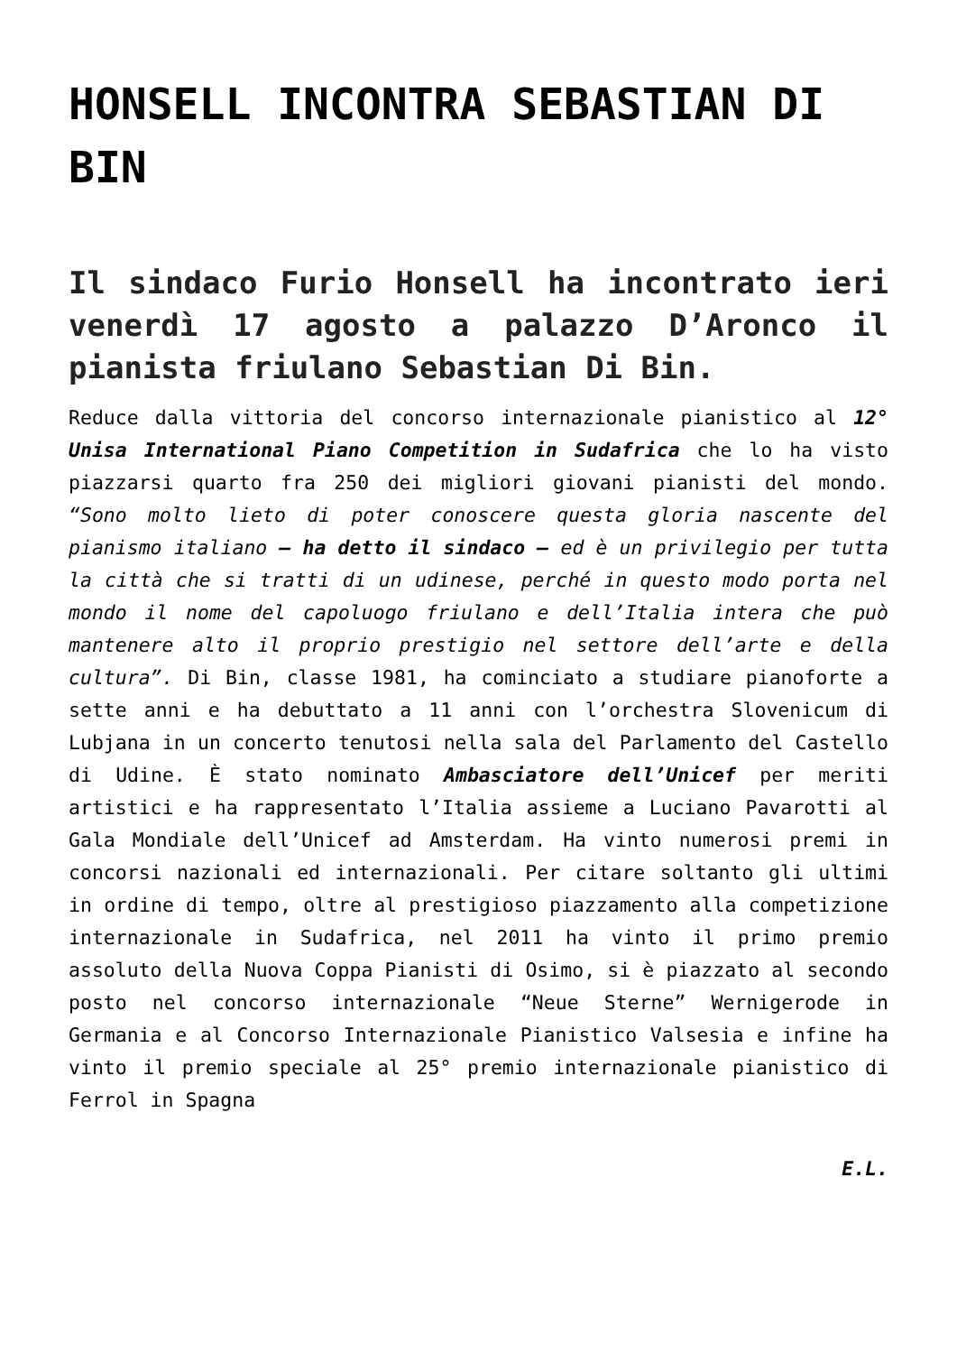HONSELL INCONTRA SEBASTIAN DI BIN
Il sindaco Furio Honsell ha incontrato ieri venerdì 17 agosto a palazzo D’Aronco il pianista friulano Sebastian Di Bin.
Reduce dalla vittoria del concorso internazionale pianistico al 12° Unisa International Piano Competition in Sudafrica che lo ha visto piazzarsi quarto fra 250 dei migliori giovani pianisti del mondo. “Sono molto lieto di poter conoscere questa gloria nascente del pianismo italiano – ha detto il sindaco – ed è un privilegio per tutta la città che si tratti di un udinese, perché in questo modo porta nel mondo il nome del capoluogo friulano e dell’Italia intera che può mantenere alto il proprio prestigio nel settore dell’arte e della cultura”. Di Bin, classe 1981, ha cominciato a studiare pianoforte a sette anni e ha debuttato a 11 anni con l’orchestra Slovenicum di Lubjana in un concerto tenutosi nella sala del Parlamento del Castello di Udine. È stato nominato Ambasciatore dell’Unicef per meriti artistici e ha rappresentato l’Italia assieme a Luciano Pavarotti al Gala Mondiale dell’Unicef ad Amsterdam. Ha vinto numerosi premi in concorsi nazionali ed internazionali. Per citare soltanto gli ultimi in ordine di tempo, oltre al prestigioso piazzamento alla competizione internazionale in Sudafrica, nel 2011 ha vinto il primo premio assoluto della Nuova Coppa Pianisti di Osimo, si è piazzato al secondo posto nel concorso internazionale “Neue Sterne” Wernigerode in Germania e al Concorso Internazionale Pianistico Valsesia e infine ha vinto il premio speciale al 25° premio internazionale pianistico di Ferrol in Spagna
E.L.